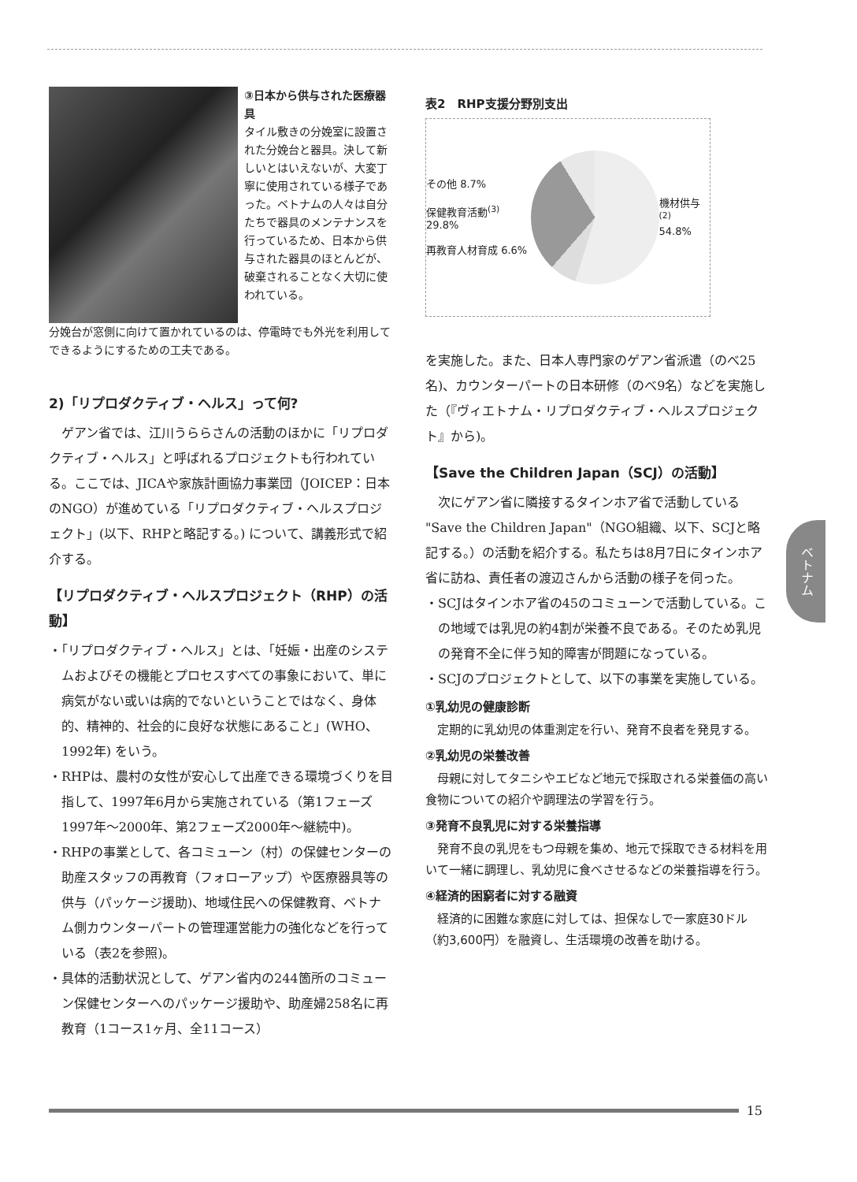③日本から供与された医療器具
タイル敷きの分娩室に設置された分娩台と器具。決して新しいとはいえないが、大変丁寧に使用されている様子であった。ベトナムの人々は自分たちで器具のメンテナンスを行っているため、日本から供与された器具のほとんどが、破棄されることなく大切に使われている。
分娩台が窓側に向けて置かれているのは、停電時でも外光を利用してできるようにするための工夫である。
2)「リプロダクティブ・ヘルス」って何?
ゲアン省では、江川うららさんの活動のほかに「リプロダクティブ・ヘルス」と呼ばれるプロジェクトも行われている。ここでは、JICAや家族計画協力事業団（JOICEP：日本のNGO）が進めている「リプロダクティブ・ヘルスプロジェクト」(以下、RHPと略記する。) について、講義形式で紹介する。
【リプロダクティブ・ヘルスプロジェクト（RHP）の活動】
・「リプロダクティブ・ヘルス」とは、「妊娠・出産のシステムおよびその機能とプロセスすべての事象において、単に病気がない或いは病的でないということではなく、身体的、精神的、社会的に良好な状態にあること」(WHO、1992年) をいう。
・RHPは、農村の女性が安心して出産できる環境づくりを目指して、1997年6月から実施されている（第1フェーズ1997年～2000年、第2フェーズ2000年～継続中)。
・RHPの事業として、各コミューン（村）の保健センターの助産スタッフの再教育（フォローアップ）や医療器具等の供与（パッケージ援助)、地域住民への保健教育、ベトナム側カウンターパートの管理運営能力の強化などを行っている（表2を参照)。
・具体的活動状況として、ゲアン省内の244箇所のコミューン保健センターへのパッケージ援助や、助産婦258名に再教育（1コース1ヶ月、全11コース）
表2　RHP支援分野別支出
その他 8.7%
保健教育活動<sup>(3)</sup> 29.8%
再教育人材育成 6.6%
機材供与<sup>(2)</sup>
54.8%
を実施した。また、日本人専門家のゲアン省派遣（のべ25名)、カウンターパートの日本研修（のべ9名）などを実施した（『ヴィエトナム・リプロダクティブ・ヘルスプロジェクト』から)。
【Save the Children Japan（SCJ）の活動】
次にゲアン省に隣接するタインホア省で活動している "Save the Children Japan"（NGO組織、以下、SCJと略記する。）の活動を紹介する。私たちは8月7日にタインホア省に訪ね、責任者の渡辺さんから活動の様子を伺った。
・SCJはタインホア省の45のコミューンで活動している。この地域では乳児の約4割が栄養不良である。そのため乳児の発育不全に伴う知的障害が問題になっている。
・SCJのプロジェクトとして、以下の事業を実施している。
①乳幼児の健康診断
定期的に乳幼児の体重測定を行い、発育不良者を発見する。
②乳幼児の栄養改善
母親に対してタニシやエビなど地元で採取される栄養価の高い食物についての紹介や調理法の学習を行う。
③発育不良乳児に対する栄養指導
発育不良の乳児をもつ母親を集め、地元で採取できる材料を用いて一緒に調理し、乳幼児に食べさせるなどの栄養指導を行う。
④経済的困窮者に対する融資
経済的に困難な家庭に対しては、担保なしで一家庭30ドル（約3,600円）を融資し、生活環境の改善を助ける。
ベトナム
15